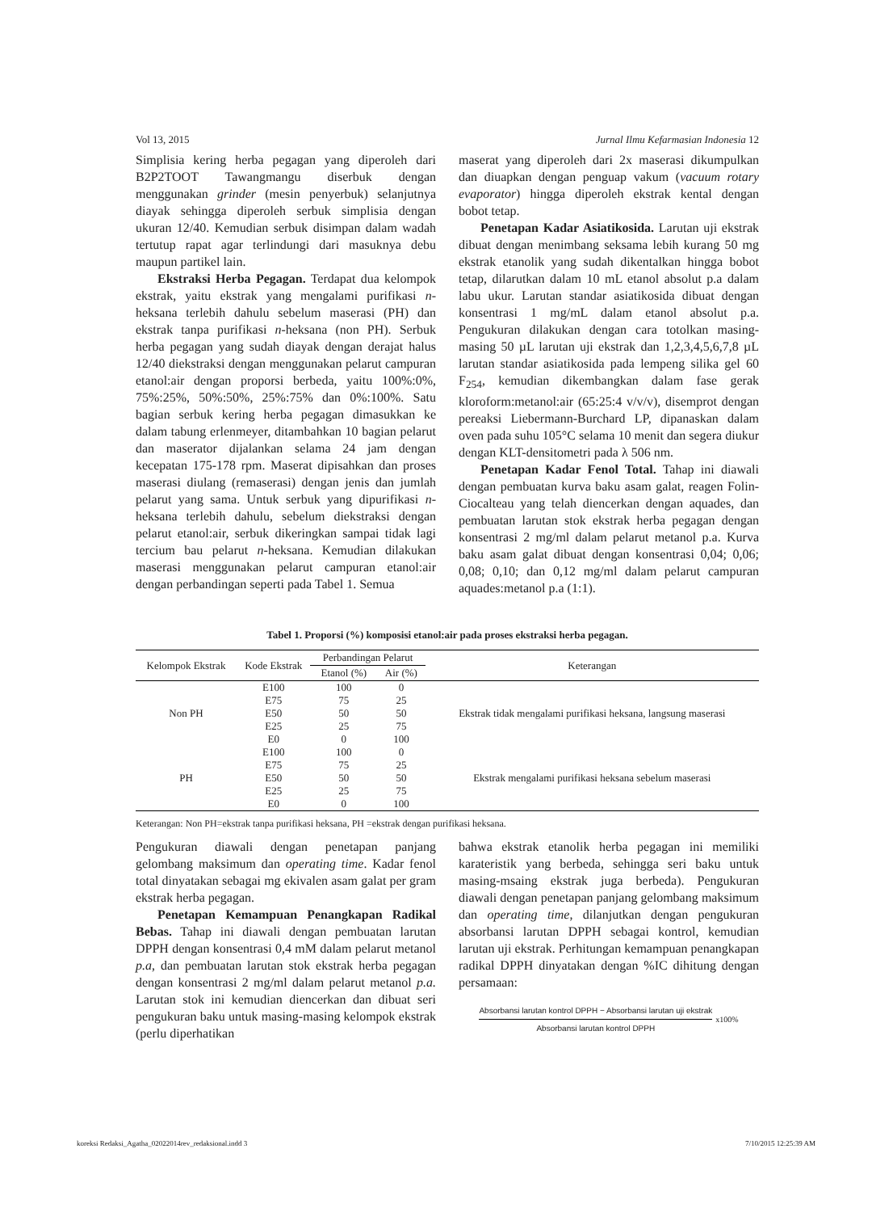Vol 13, 2015 Jurnal Ilmu Kefarmasian Indonesia 12
Simplisia kering herba pegagan yang diperoleh dari B2P2TOOT Tawangmangu diserbuk dengan menggunakan grinder (mesin penyerbuk) selanjutnya diayak sehingga diperoleh serbuk simplisia dengan ukuran 12/40. Kemudian serbuk disimpan dalam wadah tertutup rapat agar terlindungi dari masuknya debu maupun partikel lain.
Ekstraksi Herba Pegagan. Terdapat dua kelompok ekstrak, yaitu ekstrak yang mengalami purifikasi n-heksana terlebih dahulu sebelum maserasi (PH) dan ekstrak tanpa purifikasi n-heksana (non PH). Serbuk herba pegagan yang sudah diayak dengan derajat halus 12/40 diekstraksi dengan menggunakan pelarut campuran etanol:air dengan proporsi berbeda, yaitu 100%:0%, 75%:25%, 50%:50%, 25%:75% dan 0%:100%. Satu bagian serbuk kering herba pegagan dimasukkan ke dalam tabung erlenmeyer, ditambahkan 10 bagian pelarut dan maserator dijalankan selama 24 jam dengan kecepatan 175-178 rpm. Maserat dipisahkan dan proses maserasi diulang (remaserasi) dengan jenis dan jumlah pelarut yang sama. Untuk serbuk yang dipurifikasi n-heksana terlebih dahulu, sebelum diekstraksi dengan pelarut etanol:air, serbuk dikeringkan sampai tidak lagi tercium bau pelarut n-heksana. Kemudian dilakukan maserasi menggunakan pelarut campuran etanol:air dengan perbandingan seperti pada Tabel 1. Semua
maserat yang diperoleh dari 2x maserasi dikumpulkan dan diuapkan dengan penguap vakum (vacuum rotary evaporator) hingga diperoleh ekstrak kental dengan bobot tetap.
Penetapan Kadar Asiatikosida. Larutan uji ekstrak dibuat dengan menimbang seksama lebih kurang 50 mg ekstrak etanolik yang sudah dikentalkan hingga bobot tetap, dilarutkan dalam 10 mL etanol absolut p.a dalam labu ukur. Larutan standar asiatikosida dibuat dengan konsentrasi 1 mg/mL dalam etanol absolut p.a. Pengukuran dilakukan dengan cara totolkan masing-masing 50 µL larutan uji ekstrak dan 1,2,3,4,5,6,7,8 µL larutan standar asiatikosida pada lempeng silika gel 60 F<sub>254</sub>, kemudian dikembangkan dalam fase gerak kloroform:metanol:air (65:25:4 v/v/v), disemprot dengan pereaksi Liebermann-Burchard LP, dipanaskan dalam oven pada suhu 105°C selama 10 menit dan segera diukur dengan KLT-densitometri pada λ 506 nm.
Penetapan Kadar Fenol Total. Tahap ini diawali dengan pembuatan kurva baku asam galat, reagen Folin-Ciocalteau yang telah diencerkan dengan aquades, dan pembuatan larutan stok ekstrak herba pegagan dengan konsentrasi 2 mg/ml dalam pelarut metanol p.a. Kurva baku asam galat dibuat dengan konsentrasi 0,04; 0,06; 0,08; 0,10; dan 0,12 mg/ml dalam pelarut campuran aquades:metanol p.a (1:1).
Tabel 1. Proporsi (%) komposisi etanol:air pada proses ekstraksi herba pegagan.
| Kelompok Ekstrak | Kode Ekstrak | Perbandingan Pelarut | | Keterangan |
| --- | --- | --- | --- | --- |
| | | Etanol (%) | Air (%) | |
| Non PH | E100 | 100 | 0 | Ekstrak tidak mengalami purifikasi heksana, langsung maserasi |
| | E75 | 75 | 25 | |
| | E50 | 50 | 50 | |
| | E25 | 25 | 75 | |
| | E0 | 0 | 100 | |
| PH | E100 | 100 | 0 | Ekstrak mengalami purifikasi heksana sebelum maserasi |
| | E75 | 75 | 25 | |
| | E50 | 50 | 50 | |
| | E25 | 25 | 75 | |
| | E0 | 0 | 100 | |
Keterangan: Non PH=ekstrak tanpa purifikasi heksana, PH =ekstrak dengan purifikasi heksana.
Pengukuran diawali dengan penetapan panjang gelombang maksimum dan operating time. Kadar fenol total dinyatakan sebagai mg ekivalen asam galat per gram ekstrak herba pegagan.
Penetapan Kemampuan Penangkapan Radikal Bebas. Tahap ini diawali dengan pembuatan larutan DPPH dengan konsentrasi 0,4 mM dalam pelarut metanol p.a, dan pembuatan larutan stok ekstrak herba pegagan dengan konsentrasi 2 mg/ml dalam pelarut metanol p.a. Larutan stok ini kemudian diencerkan dan dibuat seri pengukuran baku untuk masing-masing kelompok ekstrak (perlu diperhatikan
bahwa ekstrak etanolik herba pegagan ini memiliki karateristik yang berbeda, sehingga seri baku untuk masing-msaing ekstrak juga berbeda). Pengukuran diawali dengan penetapan panjang gelombang maksimum dan operating time, dilanjutkan dengan pengukuran absorbansi larutan DPPH sebagai kontrol, kemudian larutan uji ekstrak. Perhitungan kemampuan penangkapan radikal DPPH dinyatakan dengan %IC dihitung dengan persamaan:
Absorbansi larutan kontrol DPPH − Absorbansi larutan uji ekstrak Absorbansi larutan kontrol DPPH x100%
koreksi Redaksi_Agatha_02022014rev_redaksional.indd 3 7/10/2015 12:25:39 AM